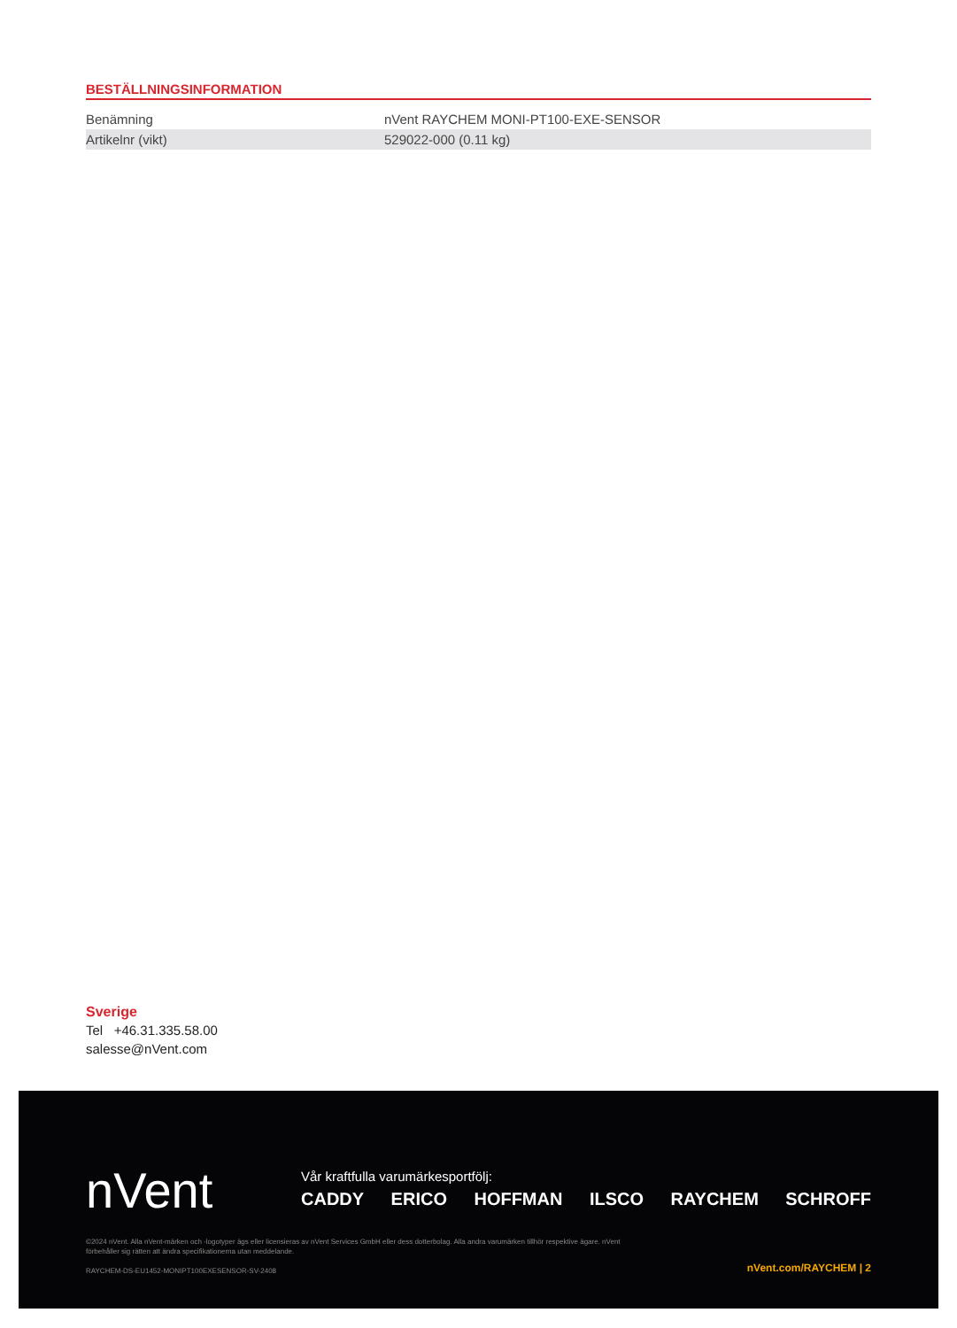BESTÄLLNINGSINFORMATION
| Benämning | nVent RAYCHEM MONI-PT100-EXE-SENSOR |
| Artikelnr (vikt) | 529022-000 (0.11 kg) |
Sverige
Tel +46.31.335.58.00
salesse@nVent.com
nVent
Vår kraftfulla varumärkesportfölj:
CADDY ERICO HOFFMAN ILSCO RAYCHEM SCHROFF
©2024 nVent. Alla nVent-märken och -logotyper ägs eller licensieras av nVent Services GmbH eller dess dotterbolag. Alla andra varumärken tillhör respektive ägare. nVent förbehåller sig rätten att ändra specifikationerna utan meddelande.
RAYCHEM-DS-EU1452-MONIPT100EXESENSOR-SV-2408
nVent.com/RAYCHEM | 2